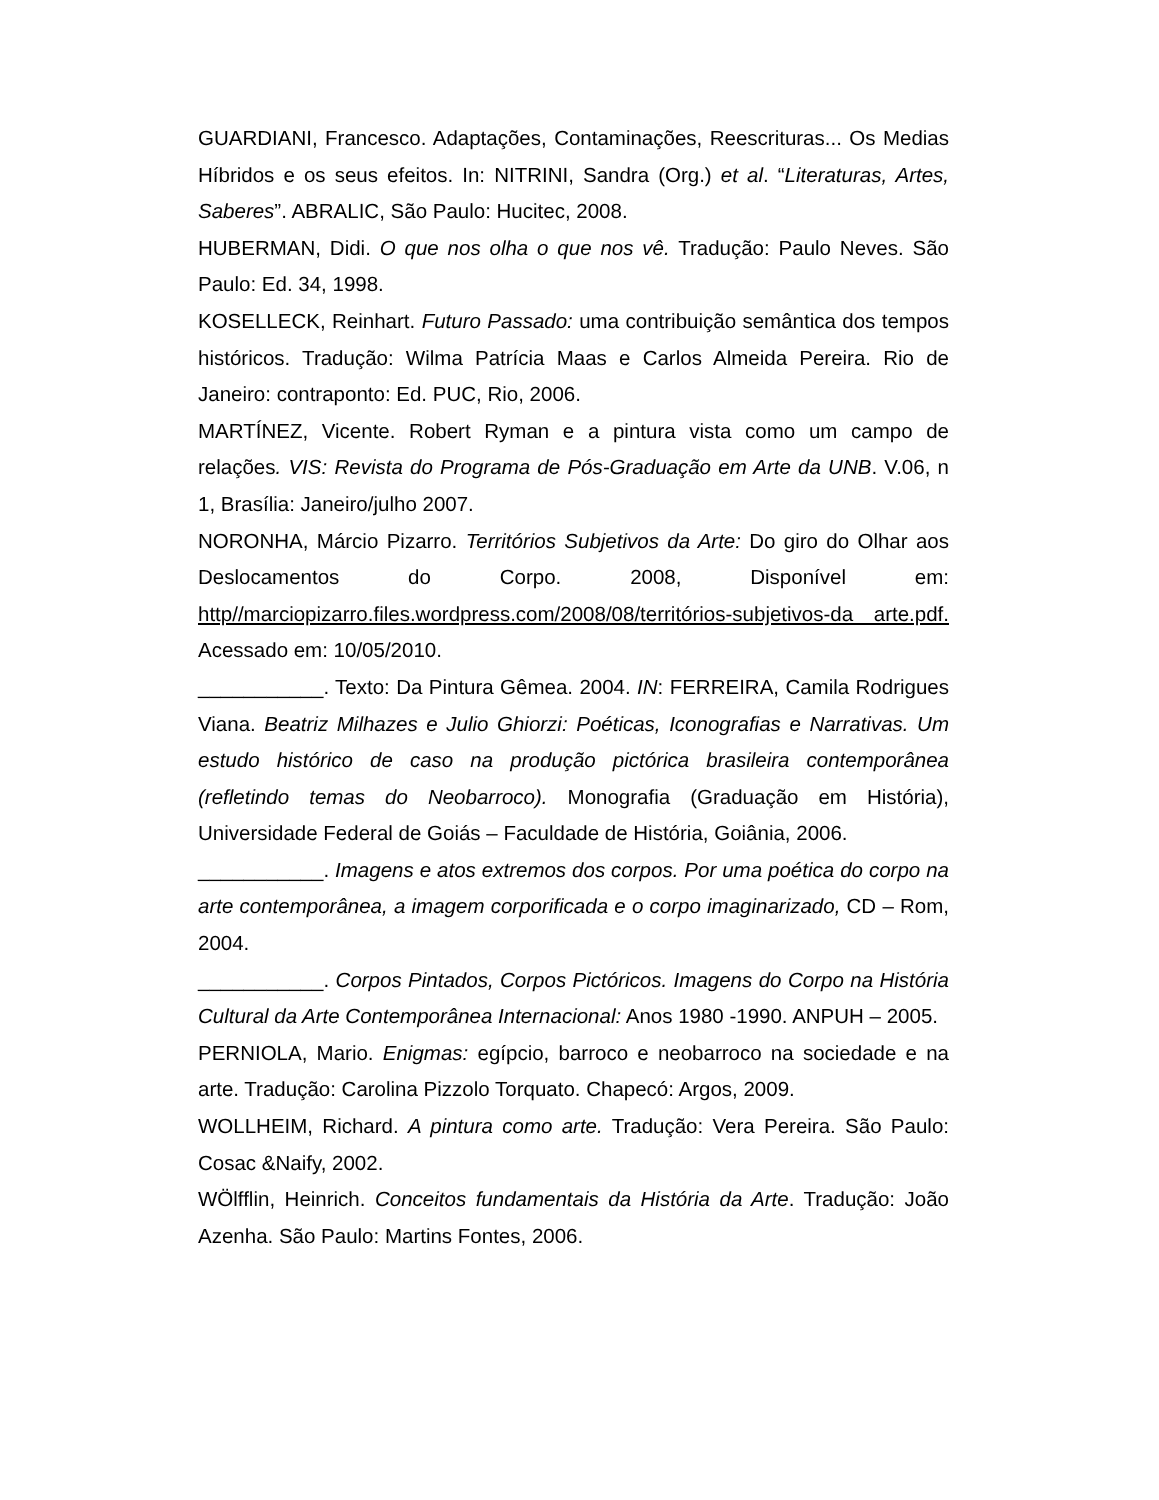GUARDIANI, Francesco. Adaptações, Contaminações, Reescrituras... Os Medias Híbridos e os seus efeitos. In: NITRINI, Sandra (Org.) et al. “Literaturas, Artes, Saberes”. ABRALIC, São Paulo: Hucitec, 2008.
HUBERMAN, Didi. O que nos olha o que nos vê. Tradução: Paulo Neves. São Paulo: Ed. 34, 1998.
KOSELLECK, Reinhart. Futuro Passado: uma contribuição semântica dos tempos históricos. Tradução: Wilma Patrícia Maas e Carlos Almeida Pereira. Rio de Janeiro: contraponto: Ed. PUC, Rio, 2006.
MARTÍNEZ, Vicente. Robert Ryman e a pintura vista como um campo de relações. VIS: Revista do Programa de Pós-Graduação em Arte da UNB. V.06, n 1, Brasília: Janeiro/julho 2007.
NORONHA, Márcio Pizarro. Territórios Subjetivos da Arte: Do giro do Olhar aos Deslocamentos do Corpo. 2008, Disponível em: http//marciopizarro.files.wordpress.com/2008/08/territórios-subjetivos-da arte.pdf. Acessado em: 10/05/2010.
___________. Texto: Da Pintura Gêmea. 2004. IN: FERREIRA, Camila Rodrigues Viana. Beatriz Milhazes e Julio Ghiorzi: Poéticas, Iconografias e Narrativas. Um estudo histórico de caso na produção pictórica brasileira contemporânea (refletindo temas do Neobarroco). Monografia (Graduação em História), Universidade Federal de Goiás – Faculdade de História, Goiânia, 2006.
___________. Imagens e atos extremos dos corpos. Por uma poética do corpo na arte contemporânea, a imagem corporificada e o corpo imaginarizado, CD – Rom, 2004.
___________. Corpos Pintados, Corpos Pictóricos. Imagens do Corpo na História Cultural da Arte Contemporânea Internacional: Anos 1980 -1990. ANPUH – 2005.
PERNIOLA, Mario. Enigmas: egípcio, barroco e neobarroco na sociedade e na arte. Tradução: Carolina Pizzolo Torquato. Chapecó: Argos, 2009.
WOLLHEIM, Richard. A pintura como arte. Tradução: Vera Pereira. São Paulo: Cosac &Naify, 2002.
WÖlfflin, Heinrich. Conceitos fundamentais da História da Arte. Tradução: João Azenha. São Paulo: Martins Fontes, 2006.